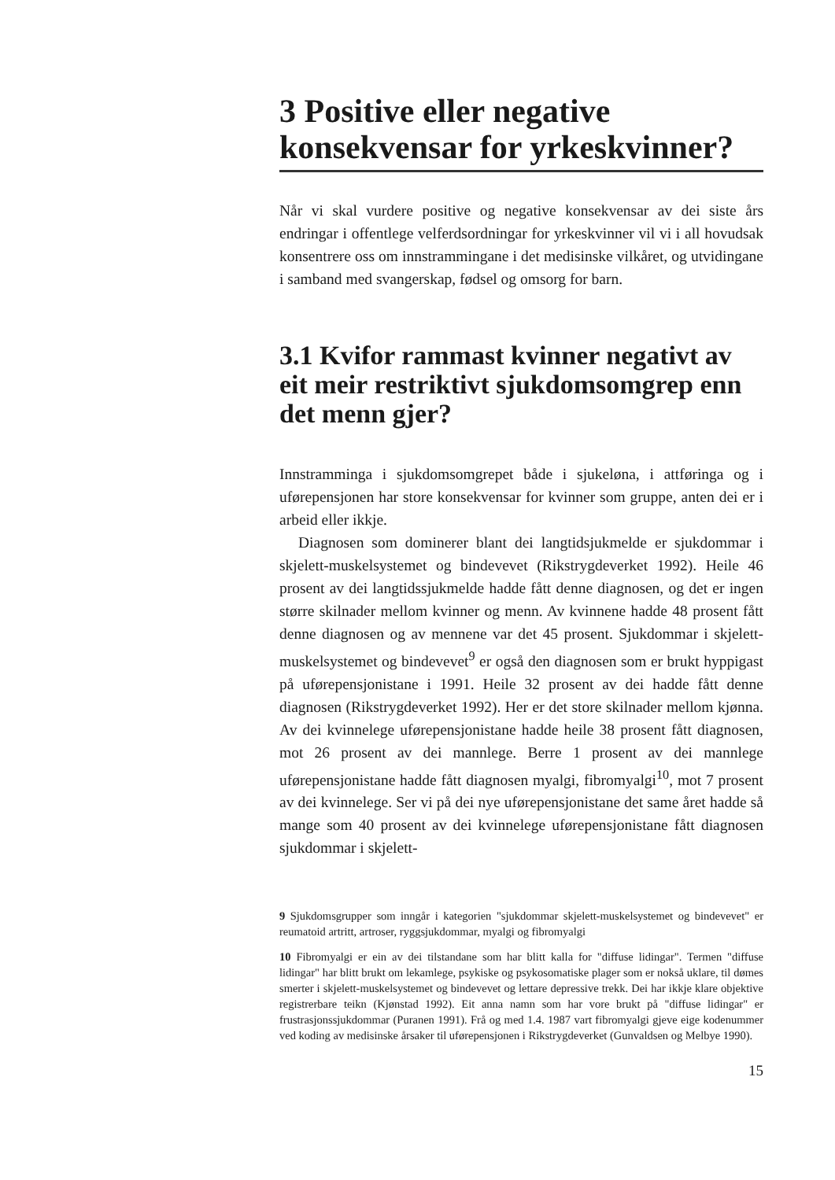3 Positive eller negative konsekvensar for yrkeskvinner?
Når vi skal vurdere positive og negative konsekvensar av dei siste års endringar i offentlege velferdsordningar for yrkeskvinner vil vi i all hovudsak konsentrere oss om innstrammingane i det medisinske vilkåret, og utvidingane i samband med svangerskap, fødsel og omsorg for barn.
3.1 Kvifor rammast kvinner negativt av eit meir restriktivt sjukdomsomgrep enn det menn gjer?
Innstramminga i sjukdomsomgrepet både i sjukeløna, i attføringa og i uførepensjonen har store konsekvensar for kvinner som gruppe, anten dei er i arbeid eller ikkje.
Diagnosen som dominerer blant dei langtidsjukmelde er sjukdommar i skjelett-muskelsystemet og bindevevet (Rikstrygdeverket 1992). Heile 46 prosent av dei langtidssjukmelde hadde fått denne diagnosen, og det er ingen større skilnader mellom kvinner og menn. Av kvinnene hadde 48 prosent fått denne diagnosen og av mennene var det 45 prosent. Sjukdommar i skjelett-muskelsystemet og bindevevet<sup>9</sup> er også den diagnosen som er brukt hyppigast på uførepensjonistane i 1991. Heile 32 prosent av dei hadde fått denne diagnosen (Rikstrygdeverket 1992). Her er det store skilnader mellom kjønna. Av dei kvinnelege uførepensjonistane hadde heile 38 prosent fått diagnosen, mot 26 prosent av dei mannlege. Berre 1 prosent av dei mannlege uførepensjonistane hadde fått diagnosen myalgi, fibromyalgi<sup>10</sup>, mot 7 prosent av dei kvinnelege. Ser vi på dei nye uførepensjonistane det same året hadde så mange som 40 prosent av dei kvinnelege uførepensjonistane fått diagnosen sjukdommar i skjelett-
9 Sjukdomsgrupper som inngår i kategorien "sjukdommar skjelett-muskelsystemet og bindevevet" er reumatoid artritt, artroser, ryggsjukdommar, myalgi og fibromyalgi
10 Fibromyalgi er ein av dei tilstandane som har blitt kalla for "diffuse lidingar". Termen "diffuse lidingar" har blitt brukt om lekamlege, psykiske og psykosomatiske plager som er nokså uklare, til dømes smerter i skjelett-muskelsystemet og bindevevet og lettare depressive trekk. Dei har ikkje klare objektive registrerbare teikn (Kjønstad 1992). Eit anna namn som har vore brukt på "diffuse lidingar" er frustrasjonssjukdommar (Puranen 1991). Frå og med 1.4. 1987 vart fibromyalgi gjeve eige kodenummer ved koding av medisinske årsaker til uførepensjonen i Rikstrygdeverket (Gunvaldsen og Melbye 1990).
15